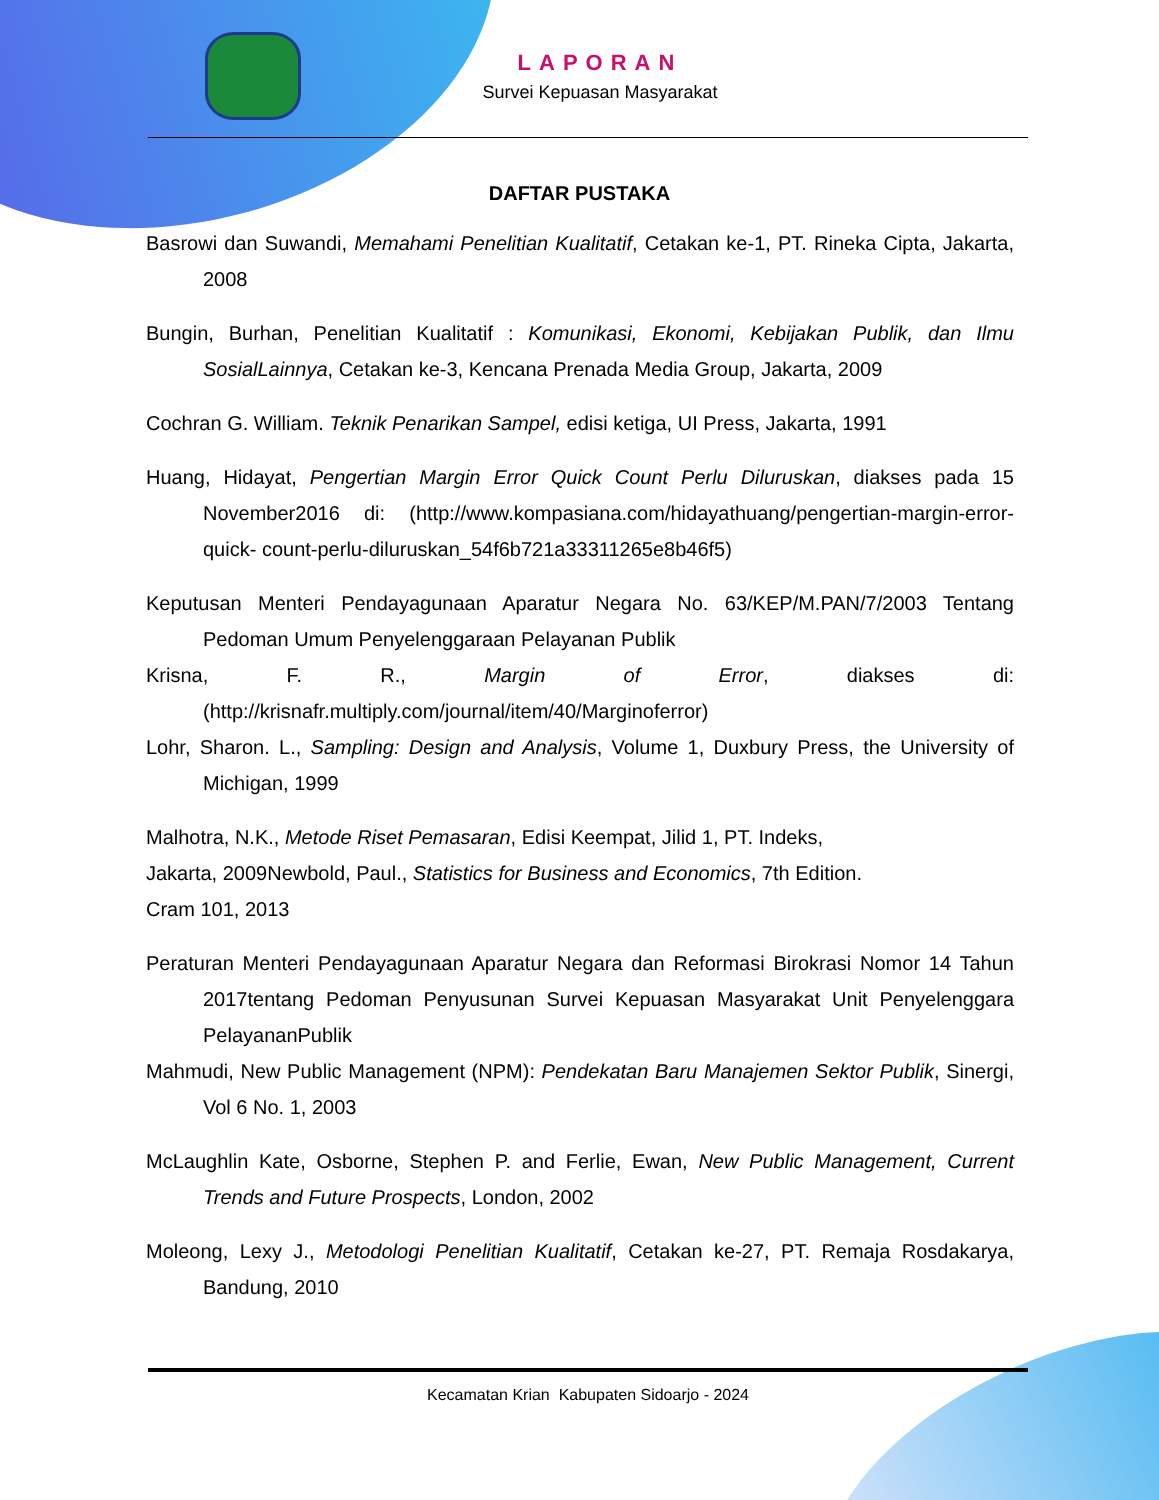LAPORAN
Survei Kepuasan Masyarakat
DAFTAR PUSTAKA
Basrowi dan Suwandi, Memahami Penelitian Kualitatif, Cetakan ke-1, PT. Rineka Cipta, Jakarta, 2008
Bungin, Burhan, Penelitian Kualitatif : Komunikasi, Ekonomi, Kebijakan Publik, dan Ilmu SosialLainnya, Cetakan ke-3, Kencana Prenada Media Group, Jakarta, 2009
Cochran G. William. Teknik Penarikan Sampel, edisi ketiga, UI Press, Jakarta, 1991
Huang, Hidayat, Pengertian Margin Error Quick Count Perlu Diluruskan, diakses pada 15 November2016 di: (http://www.kompasiana.com/hidayathuang/pengertian-margin-error-quick- count-perlu-diluruskan_54f6b721a33311265e8b46f5)
Keputusan Menteri Pendayagunaan Aparatur Negara No. 63/KEP/M.PAN/7/2003 Tentang Pedoman Umum Penyelenggaraan Pelayanan Publik
Krisna, F. R., Margin of Error, diakses di: (http://krisnafr.multiply.com/journal/item/40/Marginoferror)
Lohr, Sharon. L., Sampling: Design and Analysis, Volume 1, Duxbury Press, the University of Michigan, 1999
Malhotra, N.K., Metode Riset Pemasaran, Edisi Keempat, Jilid 1, PT. Indeks,
Jakarta, 2009Newbold, Paul., Statistics for Business and Economics, 7th Edition.
Cram 101, 2013
Peraturan Menteri Pendayagunaan Aparatur Negara dan Reformasi Birokrasi Nomor 14 Tahun 2017tentang Pedoman Penyusunan Survei Kepuasan Masyarakat Unit Penyelenggara PelayananPublik
Mahmudi, New Public Management (NPM): Pendekatan Baru Manajemen Sektor Publik, Sinergi, Vol 6 No. 1, 2003
McLaughlin Kate, Osborne, Stephen P. and Ferlie, Ewan, New Public Management, Current Trends and Future Prospects, London, 2002
Moleong, Lexy J., Metodologi Penelitian Kualitatif, Cetakan ke-27, PT. Remaja Rosdakarya, Bandung, 2010
Kecamatan Krian Kabupaten Sidoarjo - 2024